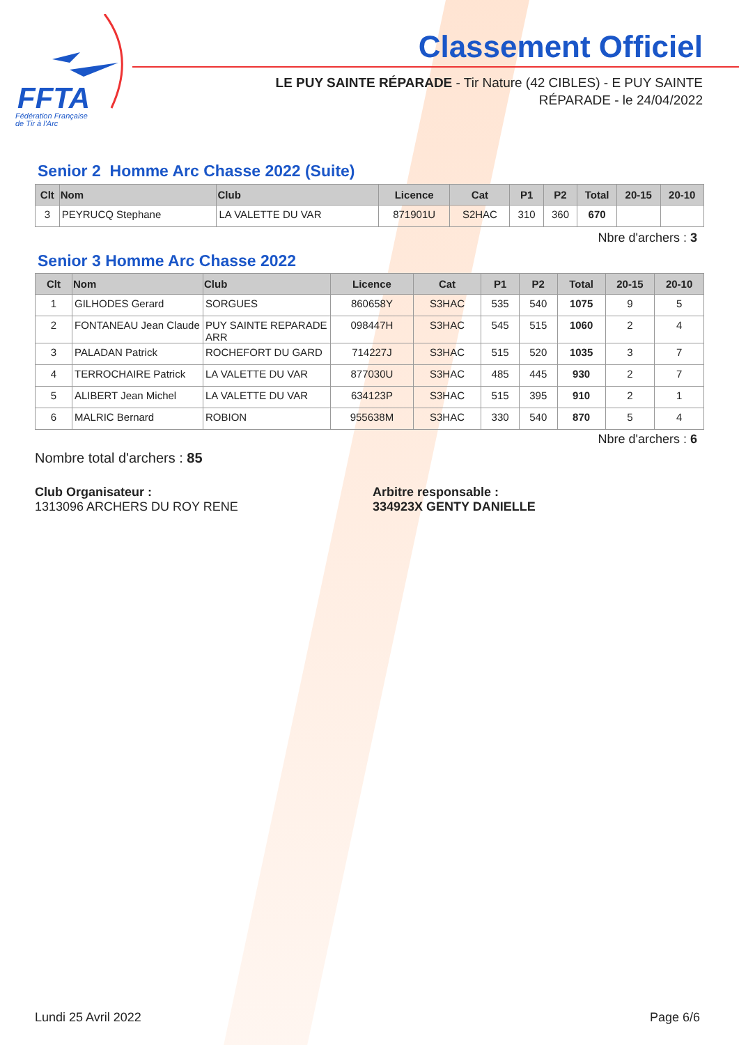FFTA
Fédération Française
de Tir à l'Arc
Classement Officiel
LE PUY SAINTE RÉPARADE - Tir Nature (42 CIBLES) - E PUY SAINTE RÉPARADE - le 24/04/2022
Senior 2 Homme Arc Chasse 2022 (Suite)
| Clt | Nom | Club | Licence | Cat | P1 | P2 | Total | 20-15 | 20-10 |
| --- | --- | --- | --- | --- | --- | --- | --- | --- | --- |
| 3 | PEYRUCQ Stephane | LA VALETTE DU VAR | 871901U | S2HAC | 310 | 360 | 670 | | |
Nbre d'archers : 3
Senior 3 Homme Arc Chasse 2022
| Clt | Nom | Club | Licence | Cat | P1 | P2 | Total | 20-15 | 20-10 |
| --- | --- | --- | --- | --- | --- | --- | --- | --- | --- |
| 1 | GILHODES Gerard | SORGUES | 860658Y | S3HAC | 535 | 540 | 1075 | 9 | 5 |
| 2 | FONTANEAU Jean Claude | PUY SAINTE REPARADE ARR | 098447H | S3HAC | 545 | 515 | 1060 | 2 | 4 |
| 3 | PALADAN Patrick | ROCHEFORT DU GARD | 714227J | S3HAC | 515 | 520 | 1035 | 3 | 7 |
| 4 | TERROCHAIRE Patrick | LA VALETTE DU VAR | 877030U | S3HAC | 485 | 445 | 930 | 2 | 7 |
| 5 | ALIBERT Jean Michel | LA VALETTE DU VAR | 634123P | S3HAC | 515 | 395 | 910 | 2 | 1 |
| 6 | MALRIC Bernard | ROBION | 955638M | S3HAC | 330 | 540 | 870 | 5 | 4 |
Nbre d'archers : 6
Nombre total d'archers : 85
Club Organisateur :
1313096 ARCHERS DU ROY RENE
Arbitre responsable :
334923X GENTY DANIELLE
Lundi 25 Avril 2022 Page 6/6